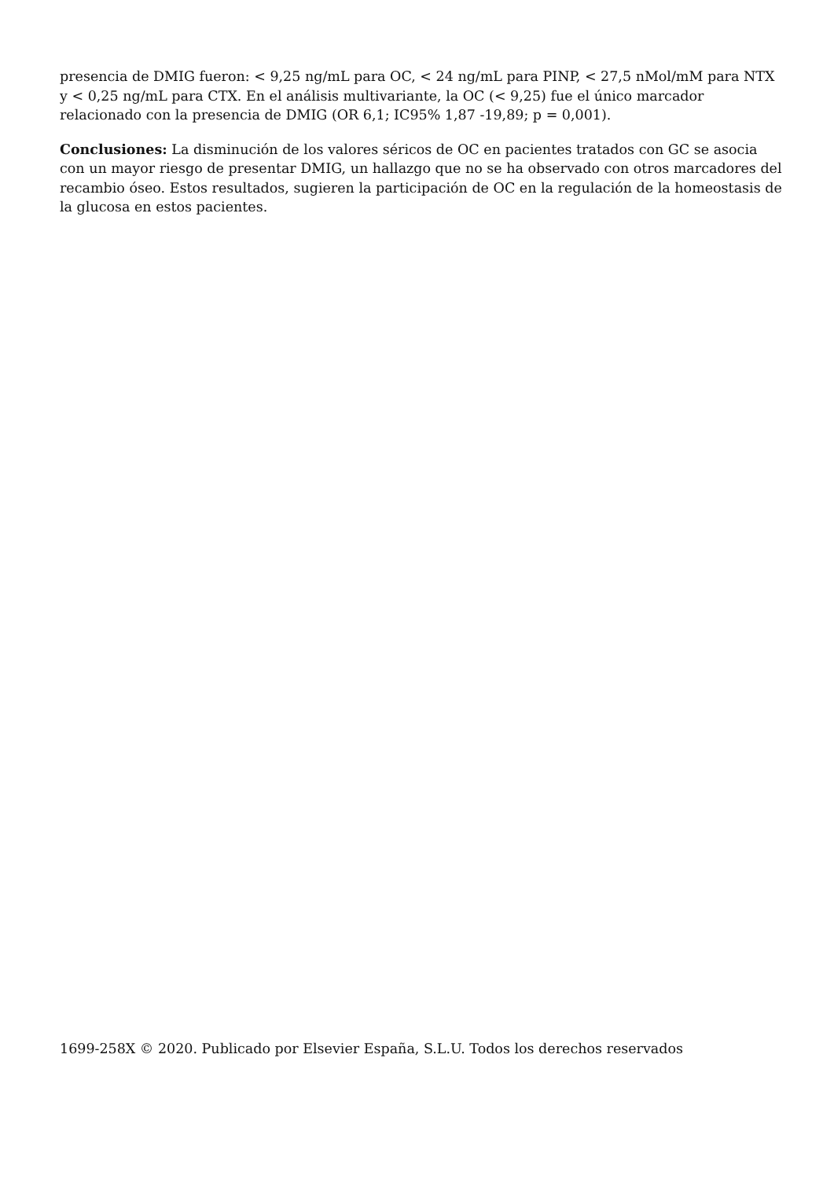presencia de DMIG fueron: < 9,25 ng/mL para OC, < 24 ng/mL para PINP, < 27,5 nMol/mM para NTX y < 0,25 ng/mL para CTX. En el análisis multivariante, la OC (< 9,25) fue el único marcador relacionado con la presencia de DMIG (OR 6,1; IC95% 1,87 -19,89; p = 0,001).
Conclusiones: La disminución de los valores séricos de OC en pacientes tratados con GC se asocia con un mayor riesgo de presentar DMIG, un hallazgo que no se ha observado con otros marcadores del recambio óseo. Estos resultados, sugieren la participación de OC en la regulación de la homeostasis de la glucosa en estos pacientes.
1699-258X © 2020. Publicado por Elsevier España, S.L.U. Todos los derechos reservados